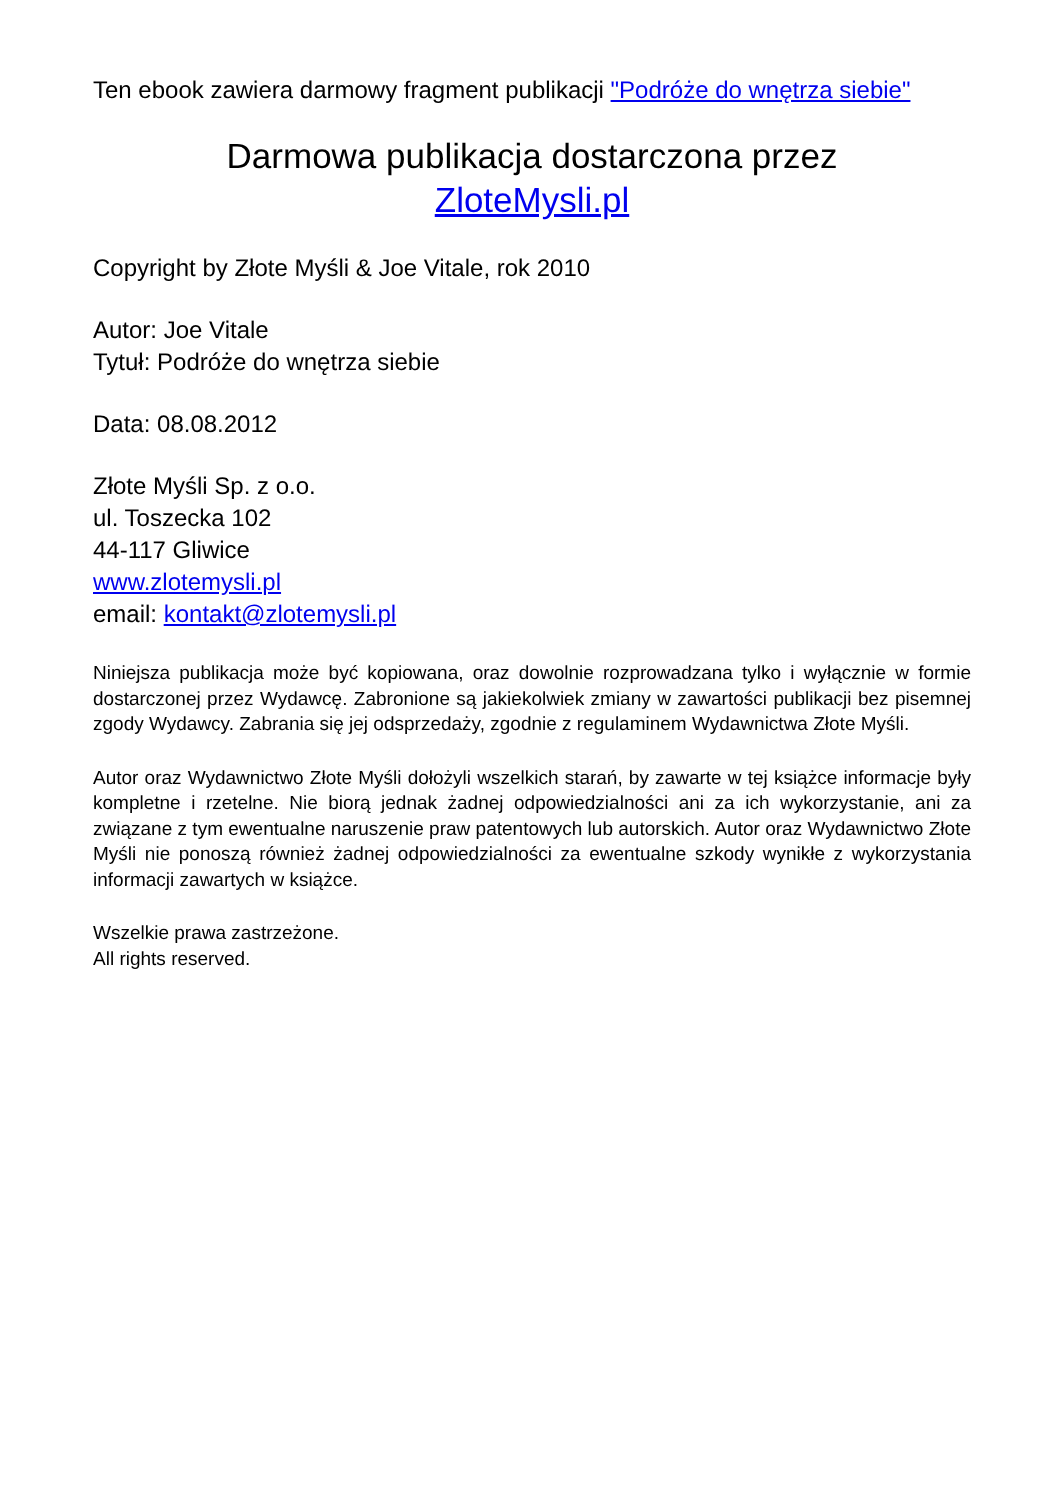Ten ebook zawiera darmowy fragment publikacji "Podróże do wnętrza siebie"
Darmowa publikacja dostarczona przez
ZloteMysli.pl
Copyright by Złote Myśli & Joe Vitale, rok 2010
Autor: Joe Vitale
Tytuł: Podróże do wnętrza siebie
Data: 08.08.2012
Złote Myśli Sp. z o.o.
ul. Toszecka 102
44-117 Gliwice
www.zlotemysli.pl
email: kontakt@zlotemysli.pl
Niniejsza publikacja może być kopiowana, oraz dowolnie rozprowadzana tylko i wyłącznie w formie dostarczonej przez Wydawcę. Zabronione są jakiekolwiek zmiany w zawartości publikacji bez pisemnej zgody Wydawcy. Zabrania się jej odsprzedaży, zgodnie z regulaminem Wydawnictwa Złote Myśli.
Autor oraz Wydawnictwo Złote Myśli dołożyli wszelkich starań, by zawarte w tej książce informacje były kompletne i rzetelne. Nie biorą jednak żadnej odpowiedzialności ani za ich wykorzystanie, ani za związane z tym ewentualne naruszenie praw patentowych lub autorskich. Autor oraz Wydawnictwo Złote Myśli nie ponoszą również żadnej odpowiedzialności za ewentualne szkody wynikłe z wykorzystania informacji zawartych w książce.
Wszelkie prawa zastrzeżone.
All rights reserved.